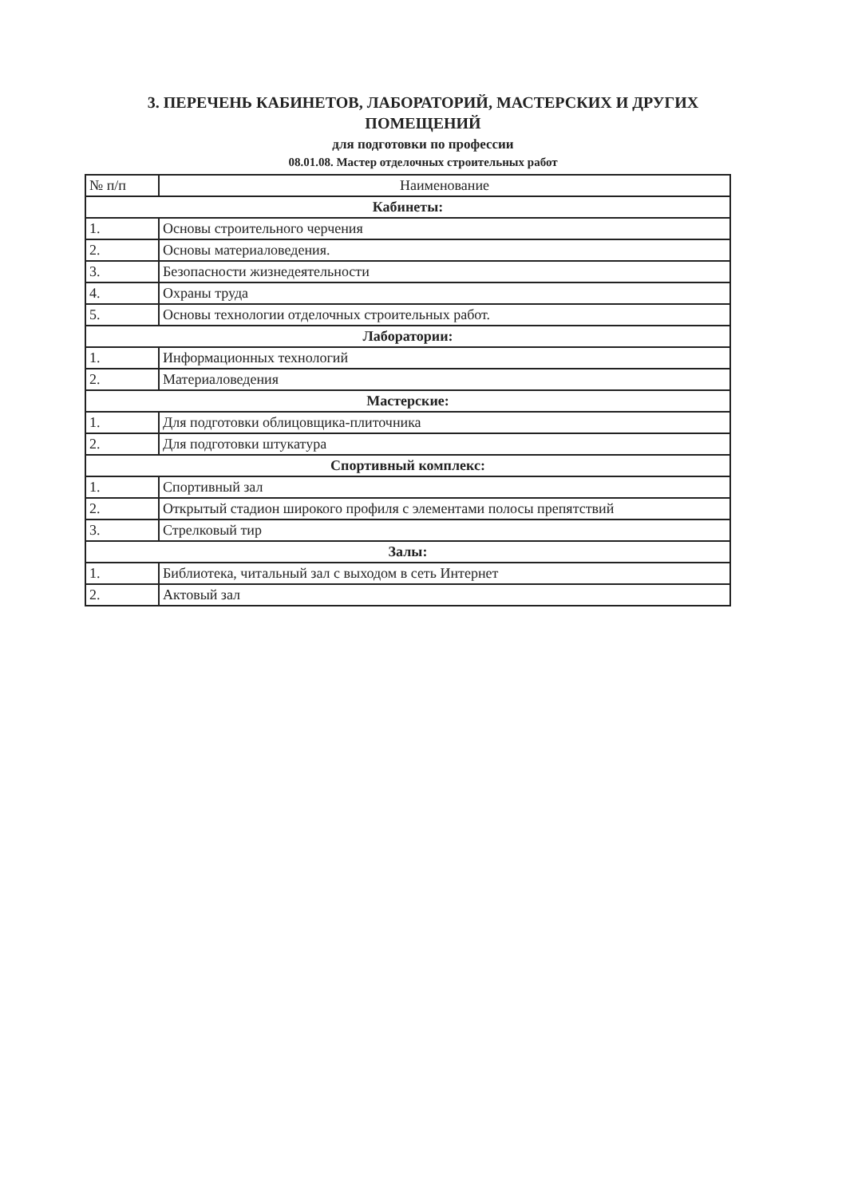3. ПЕРЕЧЕНЬ КАБИНЕТОВ, ЛАБОРАТОРИЙ, МАСТЕРСКИХ И ДРУГИХ
ПОМЕЩЕНИЙ
для подготовки по профессии
08.01.08. Мастер отделочных строительных работ
| № п/п | Наименование |
| --- | --- |
| Кабинеты: | |
| 1. | Основы строительного черчения |
| 2. | Основы материаловедения. |
| 3. | Безопасности жизнедеятельности |
| 4. | Охраны труда |
| 5. | Основы технологии отделочных строительных работ. |
| Лаборатории: | |
| 1. | Информационных технологий |
| 2. | Материаловедения |
| Мастерские: | |
| 1. | Для подготовки облицовщика-плиточника |
| 2. | Для подготовки штукатура |
| Спортивный комплекс: | |
| 1. | Спортивный зал |
| 2. | Открытый стадион широкого профиля с элементами полосы препятствий |
| 3. | Стрелковый тир |
| Залы: | |
| 1. | Библиотека, читальный зал с выходом в сеть Интернет |
| 2. | Актовый зал |